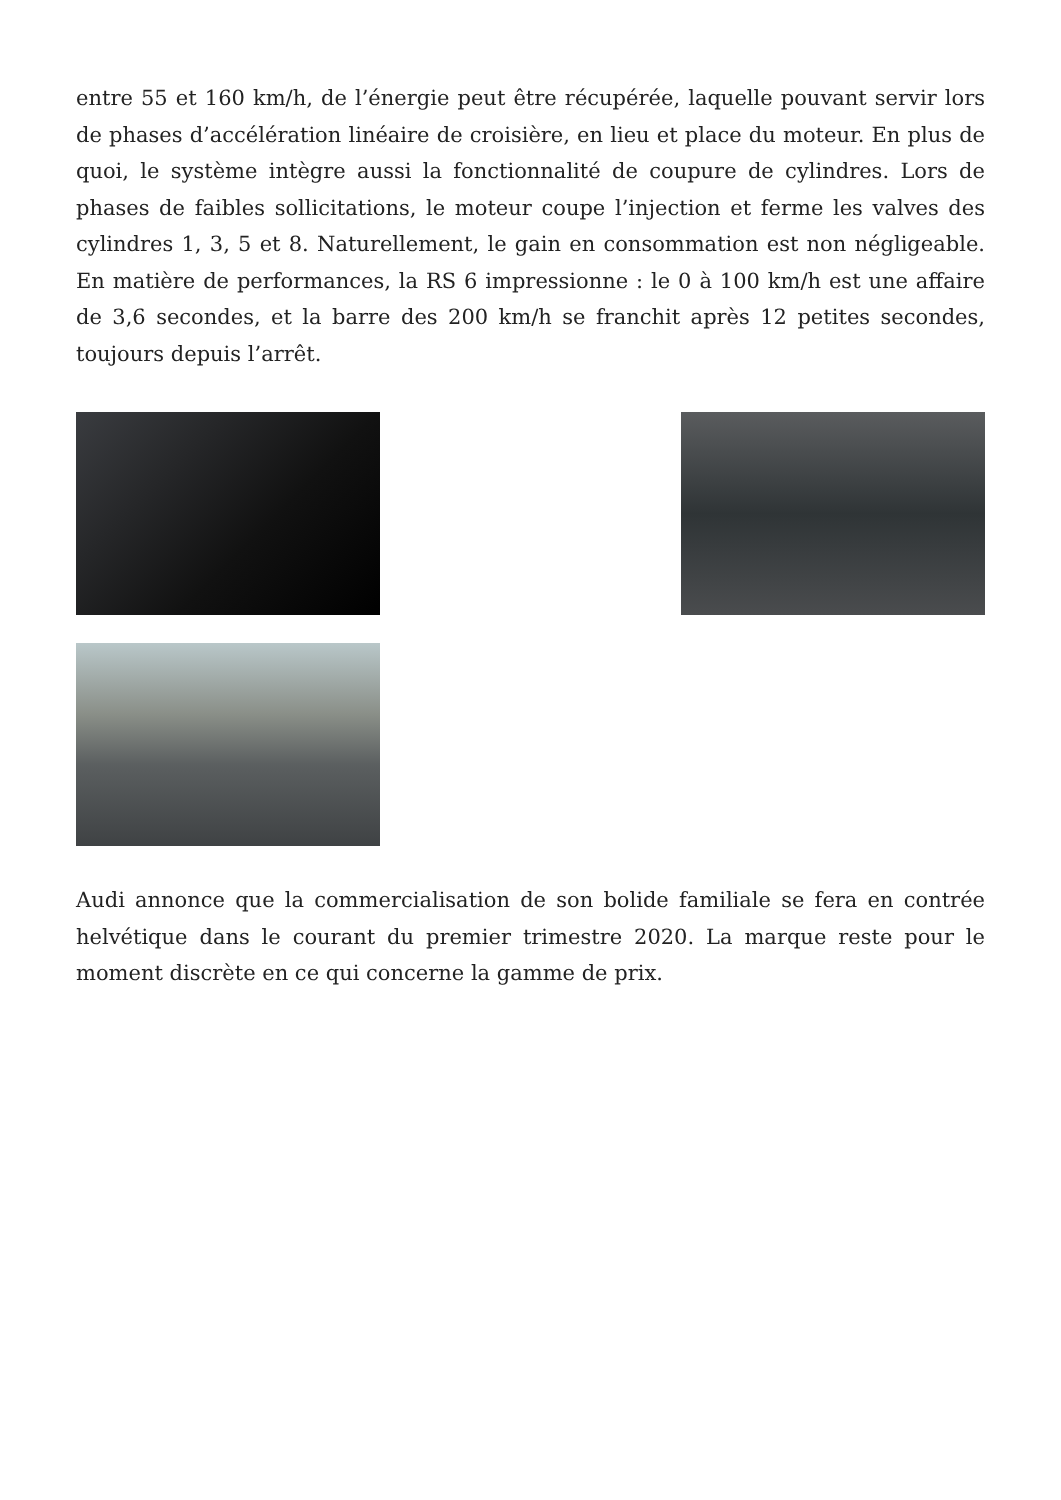entre 55 et 160 km/h, de l’énergie peut être récupérée, laquelle pouvant servir lors de phases d’accélération linéaire de croisière, en lieu et place du moteur. En plus de quoi, le système intègre aussi la fonctionnalité de coupure de cylindres. Lors de phases de faibles sollicitations, le moteur coupe l’injection et ferme les valves des cylindres 1, 3, 5 et 8. Naturellement, le gain en consommation est non négligeable. En matière de performances, la RS 6 impressionne : le 0 à 100 km/h est une affaire de 3,6 secondes, et la barre des 200 km/h se franchit après 12 petites secondes, toujours depuis l’arrêt.
Audi annonce que la commercialisation de son bolide familiale se fera en contrée helvétique dans le courant du premier trimestre 2020. La marque reste pour le moment discrète en ce qui concerne la gamme de prix.